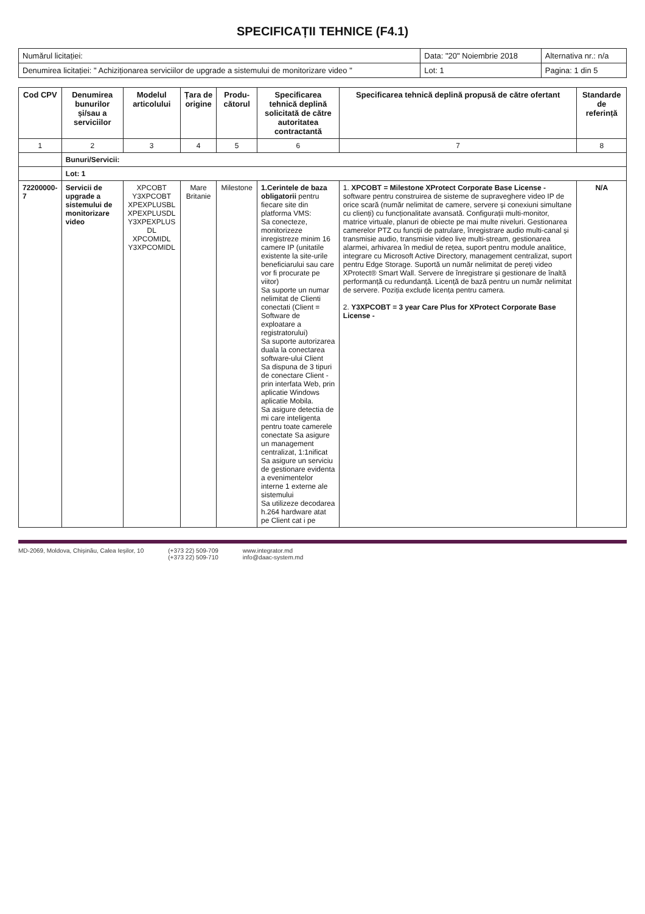SPECIFICAȚII TEHNICE (F4.1)
| Numărul licitației: | Data: "20" Noiembrie 2018 | Alternativa nr.: n/a |
| Denumirea licitației: " Achiziționarea serviciilor de upgrade a sistemului de monitorizare video " | Lot: 1 | Pagina: 1 din 5 |
| Cod CPV | Denumirea bunurilor și/sau a serviciilor | Modelul articolului | Țara de origine | Produ-cătorul | Specificarea tehnică deplină solicitată de către autoritatea contractantă | Specificarea tehnică deplină propusă de către ofertant | Standarde de referință |
| --- | --- | --- | --- | --- | --- | --- | --- |
| 1 | 2 | 3 | 4 | 5 | 6 | 7 | 8 |
| | Bunuri/Servicii: | | | | | | |
| | Lot: 1 | | | | | | |
| 72200000-7 | Servicii de upgrade a sistemului de monitorizare video | XPCOBT Y3XPCOBT XPEXPLUSBL XPEXPLUSDL Y3XPEXPLUS DL XPCOMIDL Y3XPCOMIDL | Mare Britanie | Milestone | 1.Cerintele de baza obligatorii pentru fiecare site din platforma VMS: Sa conecteze, monitorizeze inregistreze minim 16 camere IP (unitatile existente la site-urile beneficiarului sau care vor fi procurate pe viitor) Sa suporte un numar nelimitat de Clienti conectati (Client = Software de exploatare a registratorului) Sa suporte autorizarea duala la conectarea software-ului Client Sa dispuna de 3 tipuri de conectare Client - prin interfata Web, prin aplicatie Windows aplicatie Mobila. Sa asigure detectia de mi care inteligenta pentru toate camerele conectate Sa asigure un management centralizat, 1:1nificat Sa asigure un serviciu de gestionare evidenta a evenimentelor interne 1 externe ale sistemului Sa utilizeze decodarea h.264 hardware atat pe Client cat i pe | 1. XPCOBT = Milestone XProtect Corporate Base License - software pentru construirea de sisteme de supraveghere video IP de orice scară (număr nelimitat de camere, servere și conexiuni simultane cu clienți) cu funcționalitate avansată. Configurații multi-monitor, matrice virtuale, planuri de obiecte pe mai multe niveluri. Gestionarea camerelor PTZ cu funcții de patrulare, înregistrare audio multi-canal și transmisie audio, transmisie video live multi-stream, gestionarea alarmei, arhivarea în mediul de rețea, suport pentru module analitice, integrare cu Microsoft Active Directory, management centralizat, suport pentru Edge Storage. Suportă un număr nelimitat de pereți video XProtect® Smart Wall. Servere de înregistrare și gestionare de înaltă performanță cu redundanță. Licență de bază pentru un număr nelimitat de servere. Poziția exclude licența pentru camera. 2. Y3XPCOBT = 3 year Care Plus for XProtect Corporate Base License - | N/A |
MD-2069, Moldova, Chișinău, Calea Ieșilor, 10 (+373 22) 509-709
(+373 22) 509-710 www.integrator.md
info@daac-system.md